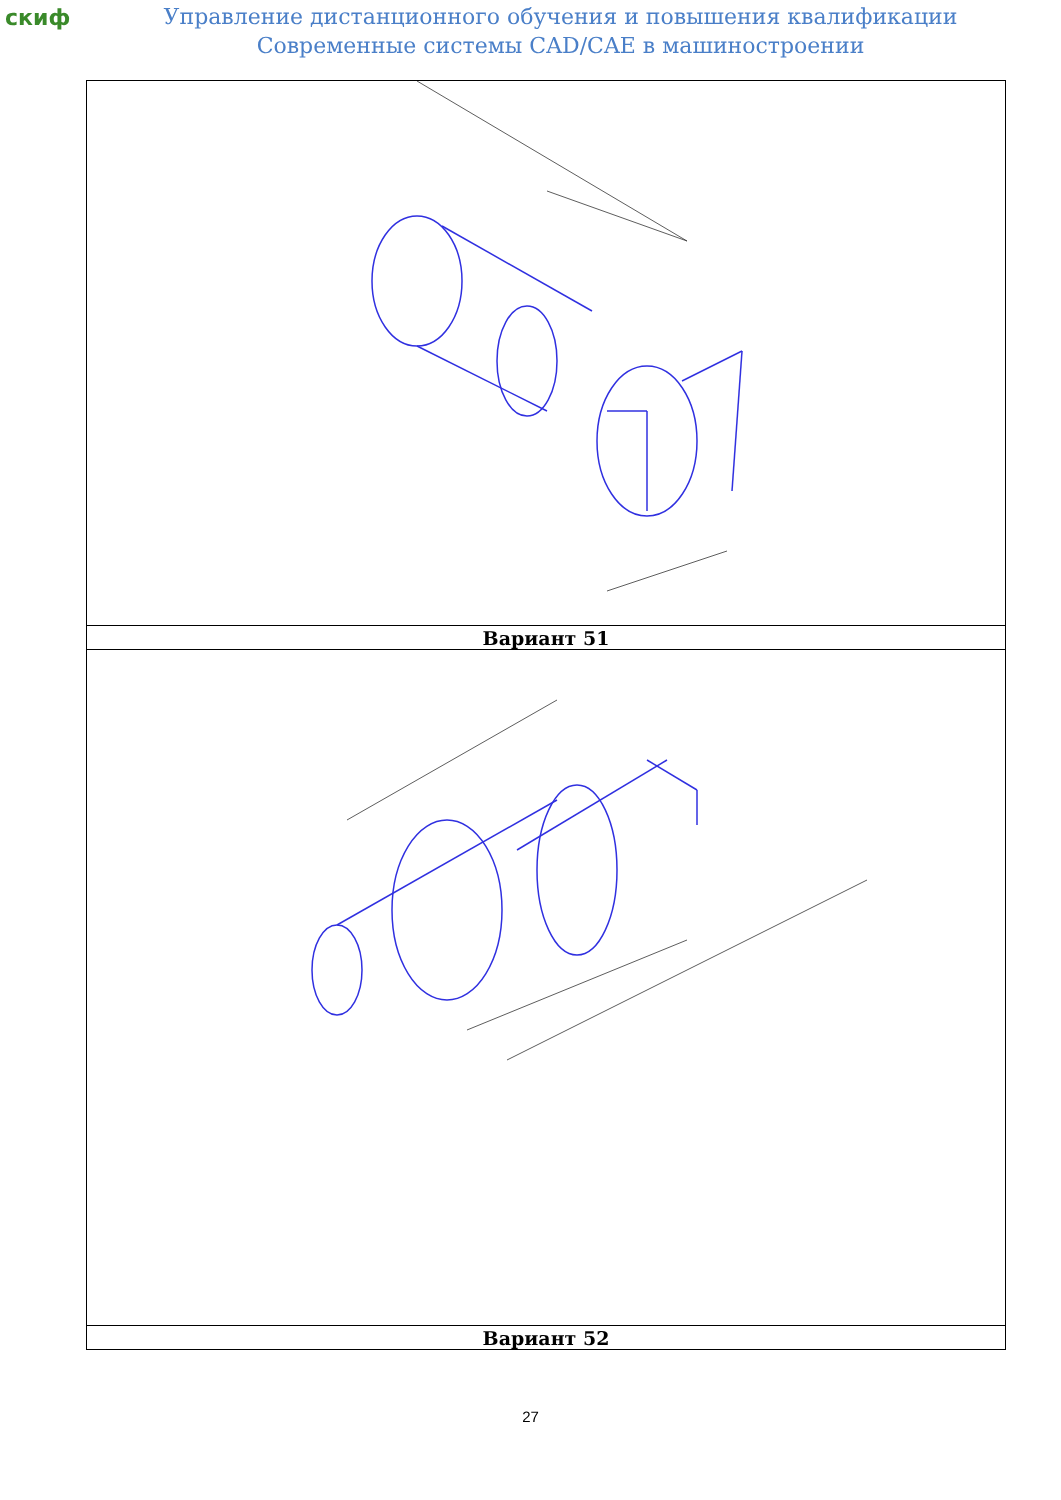скиф
Управление дистанционного обучения и повышения квалификации
Современные системы CAD/CAE в машиностроении
| Вариант 51 |
| Вариант 52 |
27